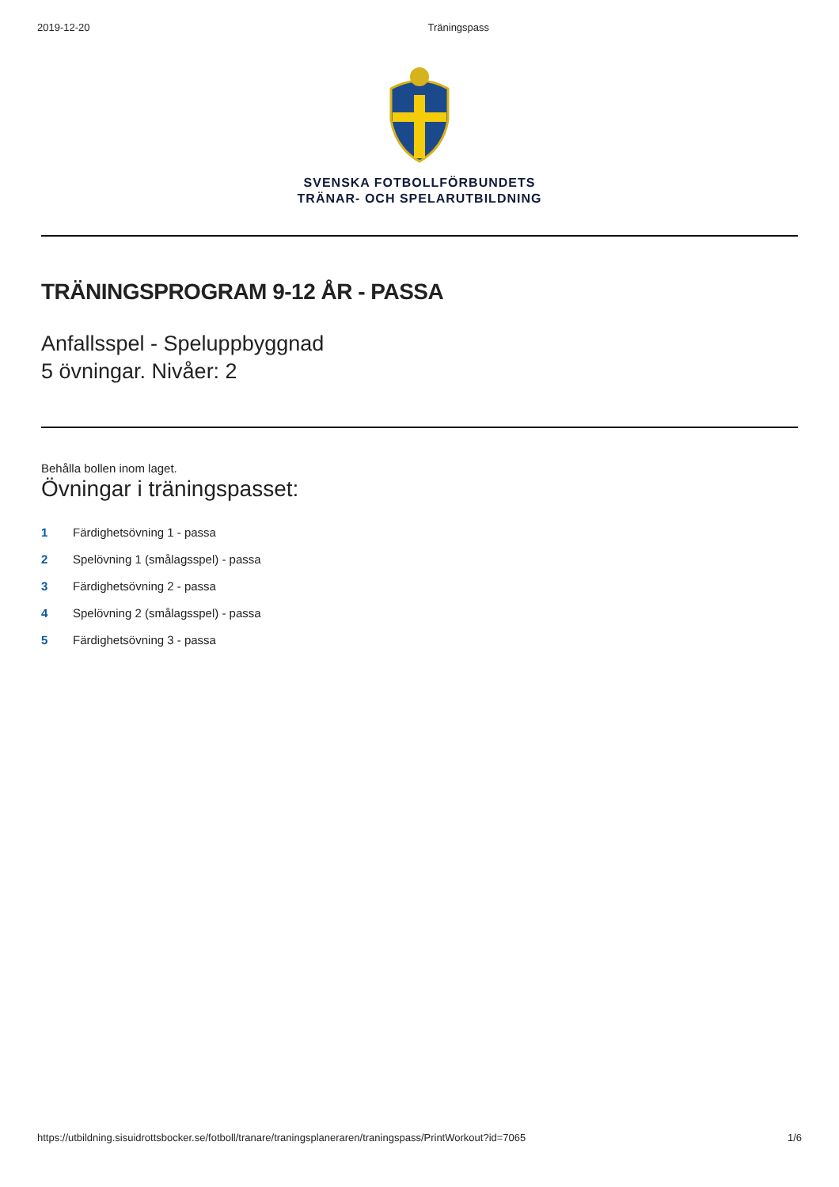2019-12-20 Träningspass
SVENSKA FOTBOLLFÖRBUNDETS
TRÄNAR- OCH SPELARUTBILDNING
TRÄNINGSPROGRAM 9-12 ÅR - PASSA
Anfallsspel - Speluppbyggnad
5 övningar. Nivåer: 2
Behålla bollen inom laget.
Övningar i träningspasset:
1 Färdighetsövning 1 - passa
2 Spelövning 1 (smålagsspel) - passa
3 Färdighetsövning 2 - passa
4 Spelövning 2 (smålagsspel) - passa
5 Färdighetsövning 3 - passa
https://utbildning.sisuidrottsbocker.se/fotboll/tranare/traningsplaneraren/traningspass/PrintWorkout?id=7065 1/6